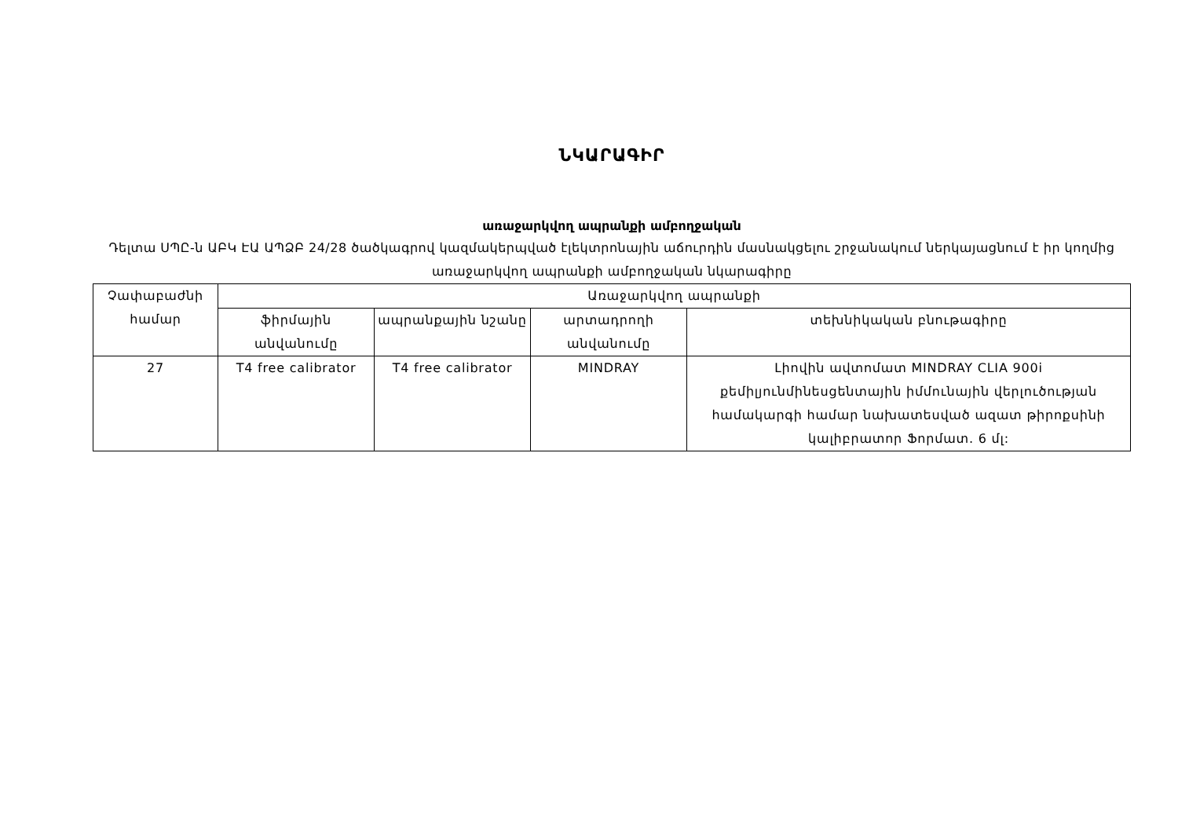ՆԿԱՐԱԳԻՐ
առաջարկվող ապրանքի ամբողջական
Դելտա ՍՊԸ-ն ԱԲԿ ԷԱ ԱՊՁԲ 24/28 ծածկագրով կազմակերպված էլեկտրոնային աճուրդին մասնակցելու շրջանակում ներկայացնում է իր կողմից առաջարկվող ապրանքի ամբողջական նկարագիրը
| Չափաբաժնի համար | Առաջարկվող ապրանքի | | | |
| --- | --- | --- | --- | --- |
| | ֆիրմային անվանումը | ապրանքային նշանը | արտադրողի անվանումը | տեխնիկական բնութագիրը |
| 27 | T4 free calibrator | T4 free calibrator | MINDRAY | Լիովին ավտոմատ MINDRAY CLIA 900i քեմիլյունմինեսցենտային իմմունային վերլուծության համակարգի համար նախատեսված ազատ թիրոքսինի կալիբրատոր Ֆորմատ. 6 մլ: |